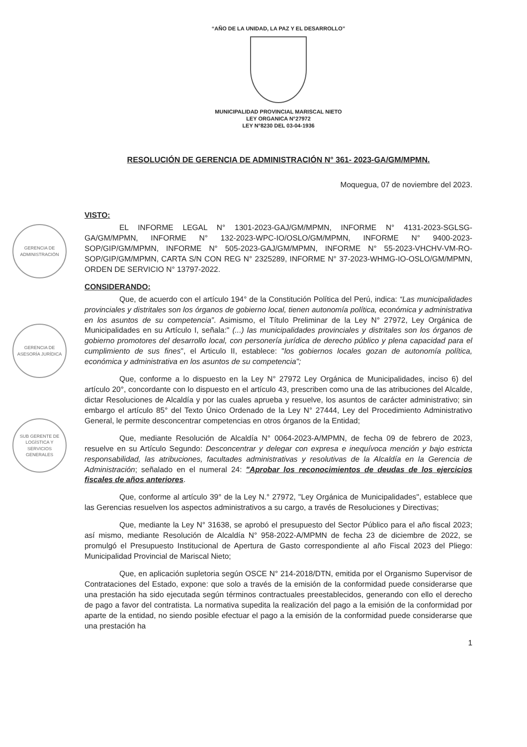GERENCIA DE ADMINISTRACIÓN
GERENCIA DE ASESORÍA JURÍDICA
SUB GERENTE DE LOGÍSTICA Y SERVICIOS GENERALES
“AÑO DE LA UNIDAD, LA PAZ Y EL DESARROLLO”
MUNICIPALIDAD PROVINCIAL MARISCAL NIETO
LEY ORGANICA N°27972
LEY N°8230 DEL 03-04-1936
RESOLUCIÓN DE GERENCIA DE ADMINISTRACIÓN N° 361- 2023-GA/GM/MPMN.
Moquegua, 07 de noviembre del 2023.
VISTO:
EL INFORME LEGAL N° 1301-2023-GAJ/GM/MPMN, INFORME N° 4131-2023-SGLSG-GA/GM/MPMN, INFORME N° 132-2023-WPC-IO/OSLO/GM/MPMN, INFORME N° 9400-2023-SOP/GIP/GM/MPMN, INFORME N° 505-2023-GAJ/GM/MPMN, INFORME N° 55-2023-VHCHV-VM-RO-SOP/GIP/GM/MPMN, CARTA S/N CON REG N° 2325289, INFORME N° 37-2023-WHMG-IO-OSLO/GM/MPMN, ORDEN DE SERVICIO N° 13797-2022.
CONSIDERANDO:
Que, de acuerdo con el artículo 194° de la Constitución Política del Perú, indica: “Las municipalidades provinciales y distritales son los órganos de gobierno local, tienen autonomía política, económica y administrativa en los asuntos de su competencia”. Asimismo, el Título Preliminar de la Ley N° 27972, Ley Orgánica de Municipalidades en su Artículo I, señala:" (...) las municipalidades provinciales y distritales son los órganos de gobierno promotores del desarrollo local, con personería jurídica de derecho público y plena capacidad para el cumplimiento de sus fines", el Articulo II, establece: "los gobiernos locales gozan de autonomía política, económica y administrativa en los asuntos de su competencia";
Que, conforme a lo dispuesto en la Ley N° 27972 Ley Orgánica de Municipalidades, inciso 6) del artículo 20°, concordante con lo dispuesto en el artículo 43, prescriben como una de las atribuciones del Alcalde, dictar Resoluciones de Alcaldía y por las cuales aprueba y resuelve, los asuntos de carácter administrativo; sin embargo el artículo 85° del Texto Único Ordenado de la Ley N° 27444, Ley del Procedimiento Administrativo General, le permite desconcentrar competencias en otros órganos de la Entidad;
Que, mediante Resolución de Alcaldía N° 0064-2023-A/MPMN, de fecha 09 de febrero de 2023, resuelve en su Artículo Segundo: Desconcentrar y delegar con expresa e inequívoca mención y bajo estricta responsabilidad, las atribuciones, facultades administrativas y resolutivas de la Alcaldía en la Gerencia de Administración; señalado en el numeral 24: "Aprobar los reconocimientos de deudas de los ejercicios fiscales de años anteriores.
Que, conforme al artículo 39° de la Ley N.° 27972, "Ley Orgánica de Municipalidades", establece que las Gerencias resuelven los aspectos administrativos a su cargo, a través de Resoluciones y Directivas;
Que, mediante la Ley N° 31638, se aprobó el presupuesto del Sector Público para el año fiscal 2023; así mismo, mediante Resolución de Alcaldía N° 958-2022-A/MPMN de fecha 23 de diciembre de 2022, se promulgó el Presupuesto Institucional de Apertura de Gasto correspondiente al año Fiscal 2023 del Pliego: Municipalidad Provincial de Mariscal Nieto;
Que, en aplicación supletoria según OSCE N° 214-2018/DTN, emitida por el Organismo Supervisor de Contrataciones del Estado, expone: que solo a través de la emisión de la conformidad puede considerarse que una prestación ha sido ejecutada según términos contractuales preestablecidos, generando con ello el derecho de pago a favor del contratista. La normativa supedita la realización del pago a la emisión de la conformidad por aparte de la entidad, no siendo posible efectuar el pago a la emisión de la conformidad puede considerarse que una prestación ha
1